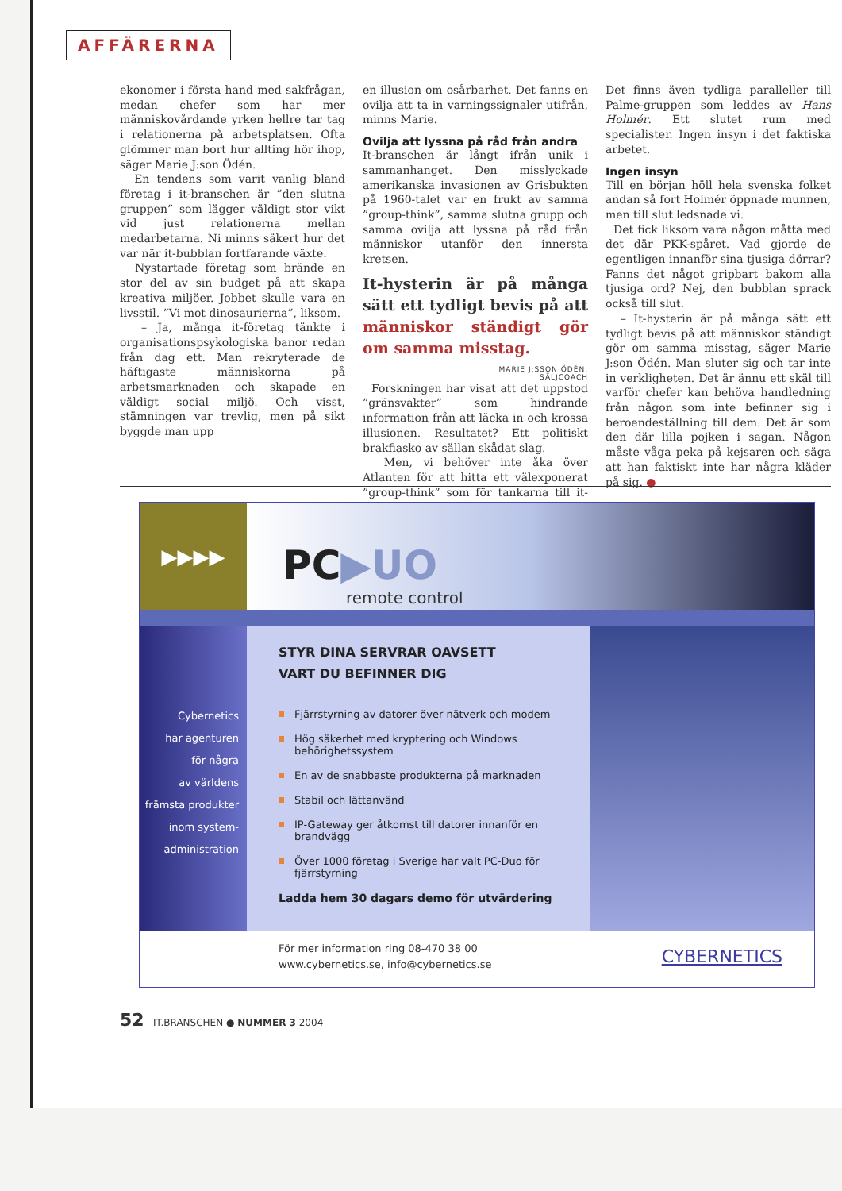AFFÄRERNA
ekonomer i första hand med sakfrågan, medan chefer som har mer människovårdande yrken hellre tar tag i relationerna på arbetsplatsen. Ofta glömmer man bort hur allting hör ihop, säger Marie J:son Ödén.
En tendens som varit vanlig bland företag i it-branschen är ”den slutna gruppen” som lägger väldigt stor vikt vid just relationerna mellan medarbetarna. Ni minns säkert hur det var när it-bubblan fortfarande växte.
Nystartade företag som brände en stor del av sin budget på att skapa kreativa miljöer. Jobbet skulle vara en livsstil. ”Vi mot dinosaurierna”, liksom.
– Ja, många it-företag tänkte i organisationspsykologiska banor redan från dag ett. Man rekryterade de häftigaste människorna på arbetsmarknaden och skapade en väldigt social miljö. Och visst, stämningen var trevlig, men på sikt byggde man upp
en illusion om osårbarhet. Det fanns en ovilja att ta in varningssignaler utifrån, minns Marie.
Ovilja att lyssna på råd från andra
It-branschen är långt ifrån unik i sammanhanget. Den misslyckade amerikanska invasionen av Grisbukten på 1960-talet var en frukt av samma ”group-think”, samma slutna grupp och samma ovilja att lyssna på råd från människor utanför den innersta kretsen.
It-hysterin är på många sätt ett tydligt bevis på att människor ständigt gör om samma misstag.
MARIE J:SSON ÖDÉN,
SÄLJCOACH
Forskningen har visat att det uppstod ”gränsvakter” som hindrande information från att läcka in och krossa illusionen. Resultatet? Ett politiskt brakfiasko av sällan skådat slag.
Men, vi behöver inte åka över Atlanten för att hitta ett välexponerat ”group-think” som för tankarna till it-bubblan.
Det finns även tydliga paralleller till Palme-gruppen som leddes av Hans Holmér. Ett slutet rum med specialister. Ingen insyn i det faktiska arbetet.
Ingen insyn
Till en början höll hela svenska folket andan så fort Holmér öppnade munnen, men till slut ledsnade vi.
Det fick liksom vara någon måtta med det där PKK-spåret. Vad gjorde de egentligen innanför sina tjusiga dörrar? Fanns det något gripbart bakom alla tjusiga ord? Nej, den bubblan sprack också till slut.
– It-hysterin är på många sätt ett tydligt bevis på att människor ständigt gör om samma misstag, säger Marie J:son Ödén. Man sluter sig och tar inte in verkligheten. Det är ännu ett skäl till varför chefer kan behöva handledning från någon som inte befinner sig i beroendeställning till dem. Det är som den där lilla pojken i sagan. Någon måste våga peka på kejsaren och säga att han faktiskt inte har några kläder på sig. ●
▶▶▶▶
PC▶UO
remote control
Cybernetics
har agenturen
för några
av världens
främsta produkter
inom system-
administration
STYR DINA SERVRAR OAVSETT
VART DU BEFINNER DIG
Fjärrstyrning av datorer över nätverk och modem
Hög säkerhet med kryptering och Windows behörighetssystem
En av de snabbaste produkterna på marknaden
Stabil och lättanvänd
IP-Gateway ger åtkomst till datorer innanför en brandvägg
Över 1000 företag i Sverige har valt PC-Duo för fjärrstyrning
Ladda hem 30 dagars demo för utvärdering
För mer information ring 08-470 38 00
www.cybernetics.se, info@cybernetics.se
CYBERNETICS
52 IT.BRANSCHEN ● NUMMER 3 2004